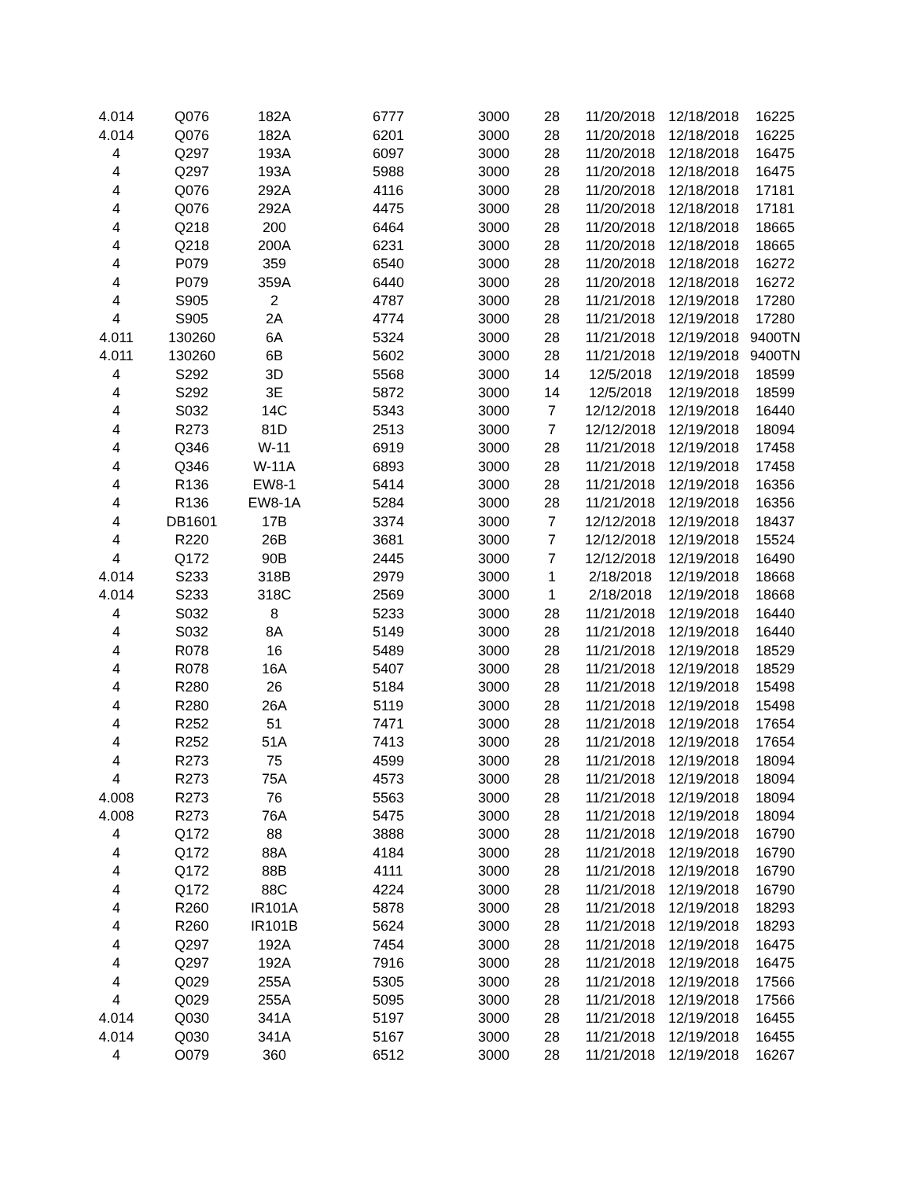| 4.014 | Q076 | 182A | 6777 | 3000 | 28 | 11/20/2018 | 12/18/2018 | 16225 |
| 4.014 | Q076 | 182A | 6201 | 3000 | 28 | 11/20/2018 | 12/18/2018 | 16225 |
| 4 | Q297 | 193A | 6097 | 3000 | 28 | 11/20/2018 | 12/18/2018 | 16475 |
| 4 | Q297 | 193A | 5988 | 3000 | 28 | 11/20/2018 | 12/18/2018 | 16475 |
| 4 | Q076 | 292A | 4116 | 3000 | 28 | 11/20/2018 | 12/18/2018 | 17181 |
| 4 | Q076 | 292A | 4475 | 3000 | 28 | 11/20/2018 | 12/18/2018 | 17181 |
| 4 | Q218 | 200 | 6464 | 3000 | 28 | 11/20/2018 | 12/18/2018 | 18665 |
| 4 | Q218 | 200A | 6231 | 3000 | 28 | 11/20/2018 | 12/18/2018 | 18665 |
| 4 | P079 | 359 | 6540 | 3000 | 28 | 11/20/2018 | 12/18/2018 | 16272 |
| 4 | P079 | 359A | 6440 | 3000 | 28 | 11/20/2018 | 12/18/2018 | 16272 |
| 4 | S905 | 2 | 4787 | 3000 | 28 | 11/21/2018 | 12/19/2018 | 17280 |
| 4 | S905 | 2A | 4774 | 3000 | 28 | 11/21/2018 | 12/19/2018 | 17280 |
| 4.011 | 130260 | 6A | 5324 | 3000 | 28 | 11/21/2018 | 12/19/2018 | 9400TN |
| 4.011 | 130260 | 6B | 5602 | 3000 | 28 | 11/21/2018 | 12/19/2018 | 9400TN |
| 4 | S292 | 3D | 5568 | 3000 | 14 | 12/5/2018 | 12/19/2018 | 18599 |
| 4 | S292 | 3E | 5872 | 3000 | 14 | 12/5/2018 | 12/19/2018 | 18599 |
| 4 | S032 | 14C | 5343 | 3000 | 7 | 12/12/2018 | 12/19/2018 | 16440 |
| 4 | R273 | 81D | 2513 | 3000 | 7 | 12/12/2018 | 12/19/2018 | 18094 |
| 4 | Q346 | W-11 | 6919 | 3000 | 28 | 11/21/2018 | 12/19/2018 | 17458 |
| 4 | Q346 | W-11A | 6893 | 3000 | 28 | 11/21/2018 | 12/19/2018 | 17458 |
| 4 | R136 | EW8-1 | 5414 | 3000 | 28 | 11/21/2018 | 12/19/2018 | 16356 |
| 4 | R136 | EW8-1A | 5284 | 3000 | 28 | 11/21/2018 | 12/19/2018 | 16356 |
| 4 | DB1601 | 17B | 3374 | 3000 | 7 | 12/12/2018 | 12/19/2018 | 18437 |
| 4 | R220 | 26B | 3681 | 3000 | 7 | 12/12/2018 | 12/19/2018 | 15524 |
| 4 | Q172 | 90B | 2445 | 3000 | 7 | 12/12/2018 | 12/19/2018 | 16490 |
| 4.014 | S233 | 318B | 2979 | 3000 | 1 | 2/18/2018 | 12/19/2018 | 18668 |
| 4.014 | S233 | 318C | 2569 | 3000 | 1 | 2/18/2018 | 12/19/2018 | 18668 |
| 4 | S032 | 8 | 5233 | 3000 | 28 | 11/21/2018 | 12/19/2018 | 16440 |
| 4 | S032 | 8A | 5149 | 3000 | 28 | 11/21/2018 | 12/19/2018 | 16440 |
| 4 | R078 | 16 | 5489 | 3000 | 28 | 11/21/2018 | 12/19/2018 | 18529 |
| 4 | R078 | 16A | 5407 | 3000 | 28 | 11/21/2018 | 12/19/2018 | 18529 |
| 4 | R280 | 26 | 5184 | 3000 | 28 | 11/21/2018 | 12/19/2018 | 15498 |
| 4 | R280 | 26A | 5119 | 3000 | 28 | 11/21/2018 | 12/19/2018 | 15498 |
| 4 | R252 | 51 | 7471 | 3000 | 28 | 11/21/2018 | 12/19/2018 | 17654 |
| 4 | R252 | 51A | 7413 | 3000 | 28 | 11/21/2018 | 12/19/2018 | 17654 |
| 4 | R273 | 75 | 4599 | 3000 | 28 | 11/21/2018 | 12/19/2018 | 18094 |
| 4 | R273 | 75A | 4573 | 3000 | 28 | 11/21/2018 | 12/19/2018 | 18094 |
| 4.008 | R273 | 76 | 5563 | 3000 | 28 | 11/21/2018 | 12/19/2018 | 18094 |
| 4.008 | R273 | 76A | 5475 | 3000 | 28 | 11/21/2018 | 12/19/2018 | 18094 |
| 4 | Q172 | 88 | 3888 | 3000 | 28 | 11/21/2018 | 12/19/2018 | 16790 |
| 4 | Q172 | 88A | 4184 | 3000 | 28 | 11/21/2018 | 12/19/2018 | 16790 |
| 4 | Q172 | 88B | 4111 | 3000 | 28 | 11/21/2018 | 12/19/2018 | 16790 |
| 4 | Q172 | 88C | 4224 | 3000 | 28 | 11/21/2018 | 12/19/2018 | 16790 |
| 4 | R260 | IR101A | 5878 | 3000 | 28 | 11/21/2018 | 12/19/2018 | 18293 |
| 4 | R260 | IR101B | 5624 | 3000 | 28 | 11/21/2018 | 12/19/2018 | 18293 |
| 4 | Q297 | 192A | 7454 | 3000 | 28 | 11/21/2018 | 12/19/2018 | 16475 |
| 4 | Q297 | 192A | 7916 | 3000 | 28 | 11/21/2018 | 12/19/2018 | 16475 |
| 4 | Q029 | 255A | 5305 | 3000 | 28 | 11/21/2018 | 12/19/2018 | 17566 |
| 4 | Q029 | 255A | 5095 | 3000 | 28 | 11/21/2018 | 12/19/2018 | 17566 |
| 4.014 | Q030 | 341A | 5197 | 3000 | 28 | 11/21/2018 | 12/19/2018 | 16455 |
| 4.014 | Q030 | 341A | 5167 | 3000 | 28 | 11/21/2018 | 12/19/2018 | 16455 |
| 4 | O079 | 360 | 6512 | 3000 | 28 | 11/21/2018 | 12/19/2018 | 16267 |